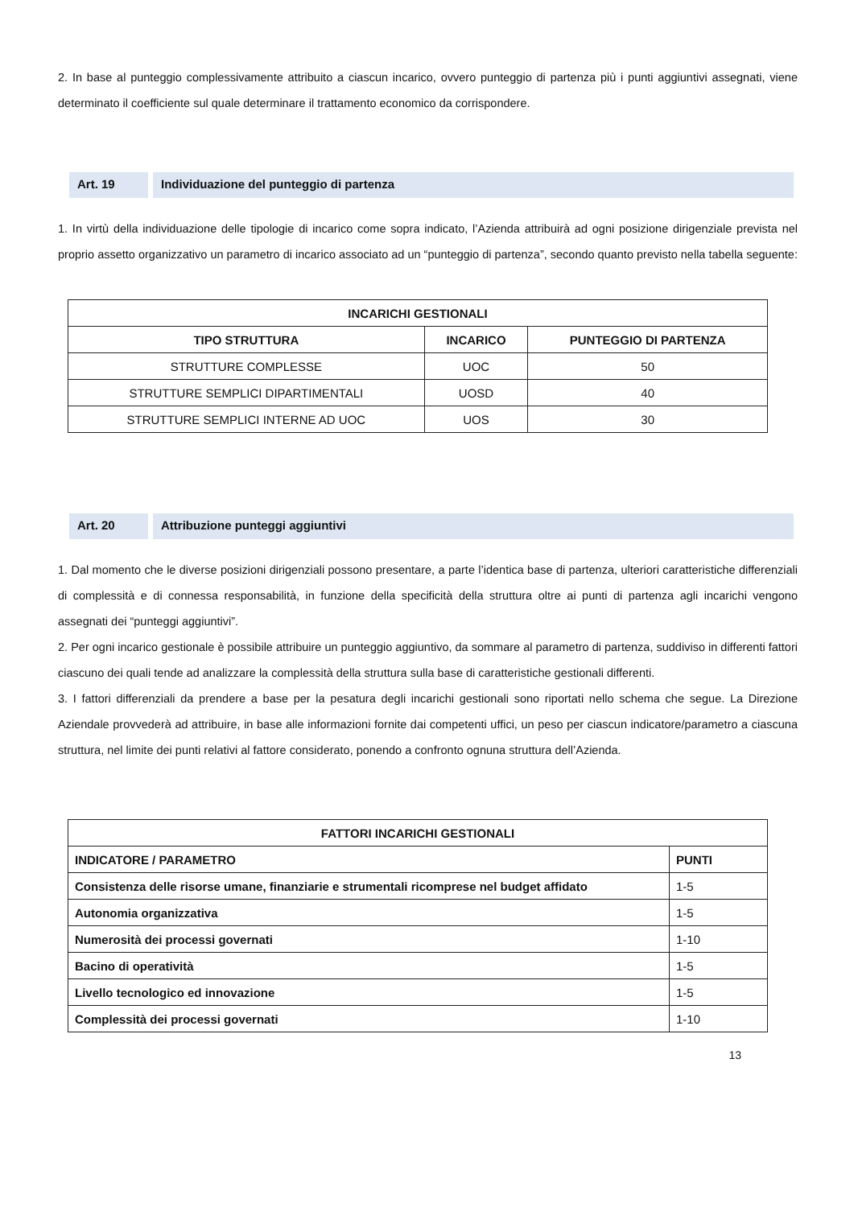2. In base al punteggio complessivamente attribuito a ciascun incarico, ovvero punteggio di partenza più i punti aggiuntivi assegnati, viene determinato il coefficiente sul quale determinare il trattamento economico da corrispondere.
Art. 19 Individuazione del punteggio di partenza
1. In virtù della individuazione delle tipologie di incarico come sopra indicato, l’Azienda attribuirà ad ogni posizione dirigenziale prevista nel proprio assetto organizzativo un parametro di incarico associato ad un “punteggio di partenza”, secondo quanto previsto nella tabella seguente:
| INCARICHI GESTIONALI | | |
| --- | --- | --- |
| TIPO STRUTTURA | INCARICO | PUNTEGGIO DI PARTENZA |
| STRUTTURE COMPLESSE | UOC | 50 |
| STRUTTURE SEMPLICI DIPARTIMENTALI | UOSD | 40 |
| STRUTTURE SEMPLICI INTERNE AD UOC | UOS | 30 |
Art. 20 Attribuzione punteggi aggiuntivi
1. Dal momento che le diverse posizioni dirigenziali possono presentare, a parte l’identica base di partenza, ulteriori caratteristiche differenziali di complessità e di connessa responsabilità, in funzione della specificità della struttura oltre ai punti di partenza agli incarichi vengono assegnati dei “punteggi aggiuntivi”.
2. Per ogni incarico gestionale è possibile attribuire un punteggio aggiuntivo, da sommare al parametro di partenza, suddiviso in differenti fattori ciascuno dei quali tende ad analizzare la complessità della struttura sulla base di caratteristiche gestionali differenti.
3. I fattori differenziali da prendere a base per la pesatura degli incarichi gestionali sono riportati nello schema che segue. La Direzione Aziendale provvederà ad attribuire, in base alle informazioni fornite dai competenti uffici, un peso per ciascun indicatore/parametro a ciascuna struttura, nel limite dei punti relativi al fattore considerato, ponendo a confronto ognuna struttura dell’Azienda.
| FATTORI INCARICHI GESTIONALI | |
| --- | --- |
| INDICATORE / PARAMETRO | PUNTI |
| Consistenza delle risorse umane, finanziarie e strumentali ricomprese nel budget affidato | 1-5 |
| Autonomia organizzativa | 1-5 |
| Numerosità dei processi governati | 1-10 |
| Bacino di operatività | 1-5 |
| Livello tecnologico ed innovazione | 1-5 |
| Complessità dei processi governati | 1-10 |
13